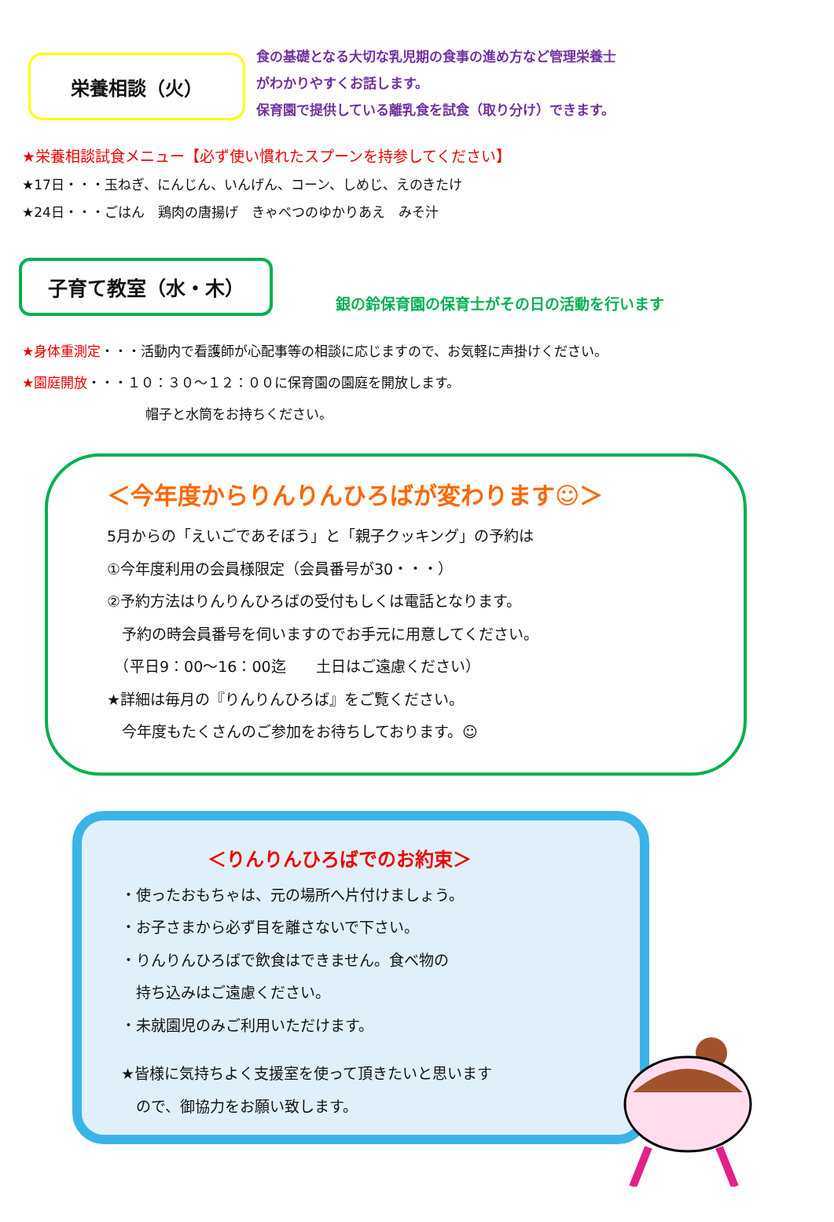栄養相談（火）
食の基礎となる大切な乳児期の食事の進め方など管理栄養士
がわかりやすくお話します。
保育園で提供している離乳食を試食（取り分け）できます。
★栄養相談試食メニュー【必ず使い慣れたスプーンを持参してください】
★17日・・・玉ねぎ、にんじん、いんげん、コーン、しめじ、えのきたけ
★24日・・・ごはん　鶏肉の唐揚げ　きゃべつのゆかりあえ　みそ汁
子育て教室（水・木）
銀の鈴保育園の保育士がその日の活動を行います
★身体重測定・・・活動内で看護師が心配事等の相談に応じますので、お気軽に声掛けください。
★園庭開放・・・１０：３０～１２：００に保育園の園庭を開放します。
帽子と水筒をお持ちください。
＜今年度からりんりんひろばが変わります☺＞
5月からの「えいごであそぼう」と「親子クッキング」の予約は
①今年度利用の会員様限定（会員番号が30・・・）
②予約方法はりんりんひろばの受付もしくは電話となります。
　予約の時会員番号を伺いますのでお手元に用意してください。
　（平日9：00～16：00迄　　土日はご遠慮ください）
★詳細は毎月の『りんりんひろば』をご覧ください。
　今年度もたくさんのご参加をお待ちしております。☺
＜りんりんひろばでのお約束＞
・使ったおもちゃは、元の場所へ片付けましょう。
・お子さまから必ず目を離さないで下さい。
・りんりんひろばで飲食はできません。食べ物の
　持ち込みはご遠慮ください。
・未就園児のみご利用いただけます。
★皆様に気持ちよく支援室を使って頂きたいと思います
　ので、御協力をお願い致します。